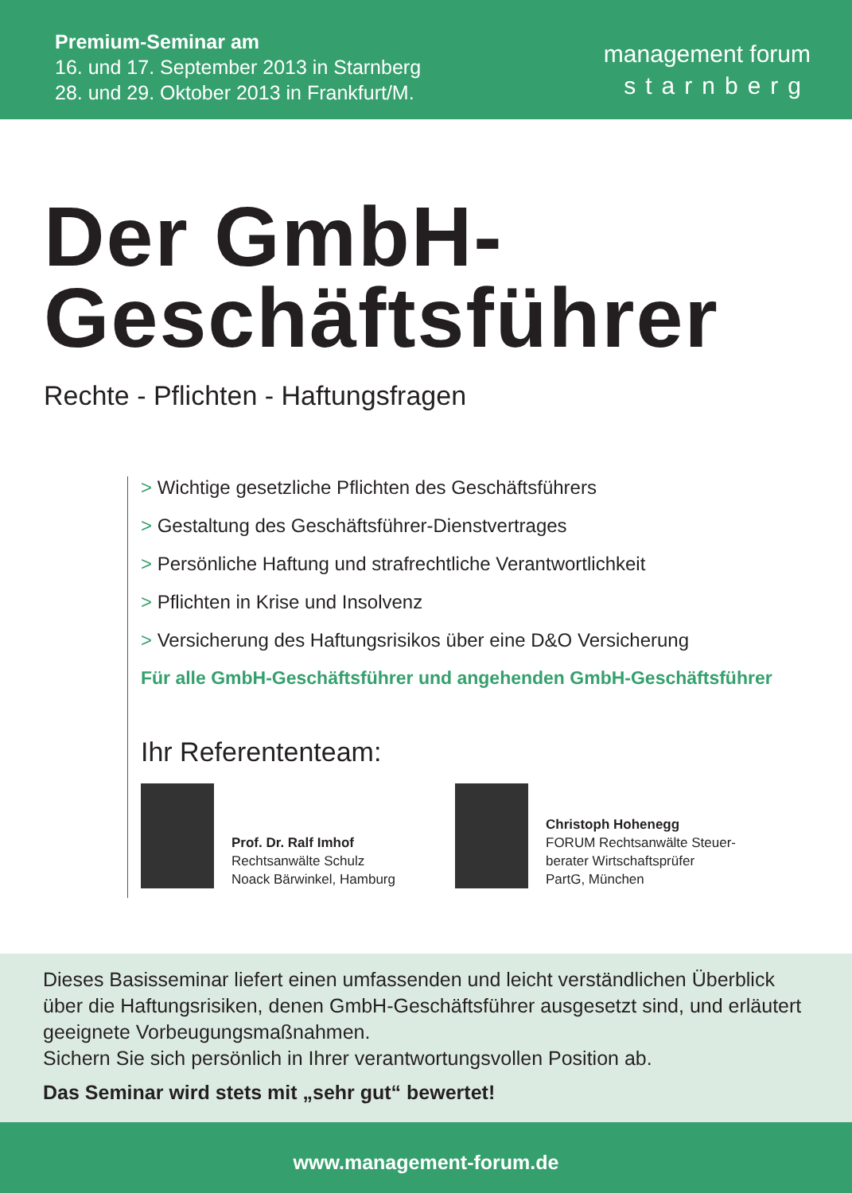Premium-Seminar am
16. und 17. September 2013 in Starnberg
28. und 29. Oktober 2013 in Frankfurt/M.
management forum
starnberg
Der GmbH-
Geschäftsführer
Rechte - Pflichten - Haftungsfragen
> Wichtige gesetzliche Pflichten des Geschäftsführers
> Gestaltung des Geschäftsführer-Dienstvertrages
> Persönliche Haftung und strafrechtliche Verantwortlichkeit
> Pflichten in Krise und Insolvenz
> Versicherung des Haftungsrisikos über eine D&O Versicherung
Für alle GmbH-Geschäftsführer und angehenden GmbH-Geschäftsführer
Ihr Referententeam:
Prof. Dr. Ralf Imhof
Rechtsanwälte Schulz
Noack Bärwinkel, Hamburg
Christoph Hohenegg
FORUM Rechtsanwälte Steuer-
berater Wirtschaftsprüfer
PartG, München
Dieses Basisseminar liefert einen umfassenden und leicht verständlichen Überblick über die Haftungsrisiken, denen GmbH-Geschäftsführer ausgesetzt sind, und erläutert geeignete Vorbeugungsmaßnahmen.
Sichern Sie sich persönlich in Ihrer verantwortungsvollen Position ab.
Das Seminar wird stets mit „sehr gut“ bewertet!
www.management-forum.de